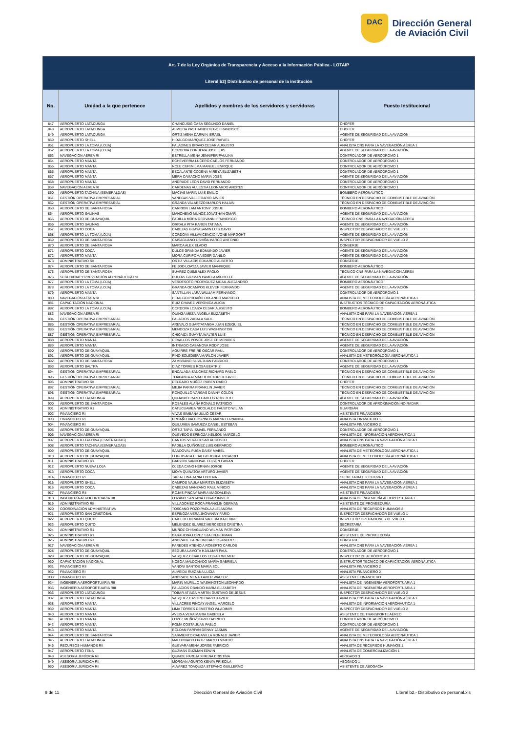DAC
Dirección General
de Aviación Civil
| Art. 7 de la Ley Orgánica de Transparencia y Acceso a la Información Pública - LOTAIP | | | |
| --- | --- | --- | --- |
| Literal b2) Distributivo de personal de la institución | | | |
| No. | Unidad a la que pertenece | Apellidos y nombres de los servidores y servidoras | Puesto Institucional |
| 847 | AEROPUERTO LATACUNGA | CHANCUSIG CASA SEGUNDO DANIEL | CHOFER |
| 848 | AEROPUERTO LATACUNGA | ALMEIDA PASTRANO DIEGO FRANCISCO | CHOFER |
| 849 | AEROPUERTO LATACUNGA | ORTIZ MENA DARWIN ISRAEL | AGENTE DE SEGURIDAD DE LA AVIACIÓN |
| 850 | AEROPUERTO SHELL | HIDALGO MARQUEZ JOSE RAFAEL | CHOFER |
| 851 | AEROPUERTO LA TOMA (LOJA) | PALADINES BRAVO CESAR AUGUSTO | ANALISTA CNS PARA LA NAVEGACIÓN AÉREA 1 |
| 852 | AEROPUERTO LA TOMA (LOJA) | CORDOVA CORDOVA JOSE LUIS | AGENTE DE SEGURIDAD DE LA AVIACIÓN |
| 853 | NAVEGACIÓN AÉREA RI | ESTRELLA MENA JENNIFER PAULINA | CONTROLADOR DE AERÓDROMO 1 |
| 854 | AEROPUERTO MANTA | ECHEVERRIA LUCERO CARLOS FERNANDO | CONTROLADOR DE AERÓDROMO 1 |
| 855 | AEROPUERTO MANTA | NOLE CURIMILMA MANUEL ENRIQUE | CONTROLADOR DE AERÓDROMO 1 |
| 856 | AEROPUERTO MANTA | ESCALANTE CODENA MIREYA ELIZABETH | CONTROLADOR DE AERÓDROMO 1 |
| 857 | AEROPUERTO MANTA | MERA CAMACHO MARIA JOSE | AGENTE DE SEGURIDAD DE LA AVIACIÓN |
| 858 | AEROPUERTO MANTA | ANDRADE LEON DAVID FERNANDO | CONTROLADOR DE AERÓDROMO 1 |
| 859 | NAVEGACIÓN AÉREA RI | CARDENAS AULESTIA LEONARDO ANDRES | CONTROLADOR DE AERÓDROMO 1 |
| 860 | AEROPUERTO TACHINA (ESMERALDAS) | MACIAS MARIN LUIS EMILIO | BOMBERO AERONÁUTICO |
| 861 | GESTIÓN OPERATIVA EMPRESARIAL | VANEGAS VALLE DARIO JAVIER | TÉCNICO EN DESPACHO DE COMBUSTIBLE DE AVIACIÓN |
| 862 | GESTIÓN OPERATIVA EMPRESARIAL | GRANDA VALAREZO MARLON HALAIN | TÉCNICO EN DESPACHO DE COMBUSTIBLE DE AVIACIÓN |
| 863 | AEROPUERTO DE SANTA ROSA | CARRION LAM ANTONY JOSUE | BOMBERO AERONÁUTICO |
| 864 | AEROPUERTO SALINAS | MANCHENO MUÑOZ JONATHAN OMAR | AGENTE DE SEGURIDAD DE LA AVIACIÓN |
| 865 | AEROPUERTO DE GUAYAQUIL | PADILLA MORA GEOVANNI FRANCISCO | TÉCNICO CNS PARA LA NAVEGACIÓN AÉREA |
| 866 | AEROPUERTO SALINAS | ORRALA PITA KAREN TATIANA | AGENTE DE SEGURIDAD DE LA AVIACIÓN |
| 867 | AEROPUERTO COCA | CABEZAS GUAYASAMIN LUIS DAVID | INSPECTOR DESPACHADOR DE VUELO 1 |
| 868 | AEROPUERTO LA TOMA (LOJA) | CORDOVA VILLAVICENCIO IVONE MARGOHT | AGENTE DE SEGURIDAD DE LA AVIACIÓN |
| 869 | AEROPUERTO DE SANTA ROSA | CAISAGUANO USHIÑA MARCO ANTONIO | INSPECTOR DESPACHADOR DE VUELO 2 |
| 870 | AEROPUERTO DE SANTA ROSA | MARCA ALEX ELADIO | CONSERJE |
| 871 | AEROPUERTO COCA | DULCE GRANDA EDMUNDO JAVIER | AGENTE DE SEGURIDAD DE LA AVIACIÓN |
| 872 | AEROPUERTO MANTA | MORA CURIPOMA EDER DANILO | AGENTE DE SEGURIDAD DE LA AVIACIÓN |
| 873 | ADMINISTRATIVO RII | ORTIZ VILLACIS EDUARDO ALBERTO | CONSERJE |
| 874 | AEROPUERTO DE SANTA ROSA | FEIJOO LOAYZA JAVIER MANRIQUE | BOMBERO AERONÁUTICO |
| 875 | AEROPUERTO DE SANTA ROSA | SUAREZ QUIMI ALEX PAOLO | TÉCNICO CNS PARA LA NAVEGACIÓN AÉREA |
| 876 | SEGURIDAD Y PREVENCIÓN AERONÁUTICA RIII | PULLAS GUZMAN PAMELA MICHELLE | AGENTE DE SEGURIDAD DE LA AVIACIÓN |
| 877 | AEROPUERTO LA TOMA (LOJA) | VERDESOTO RODRIGUEZ MIJAIL ALEJANDRO | BOMBERO AERONÁUTICO |
| 878 | AEROPUERTO LA TOMA (LOJA) | GRANDA OCAMPOS KLEVER FERNANDO | AGENTE DE SEGURIDAD DE LA AVIACIÓN |
| 879 | AEROPUERTO MANTA | SANTILLAN LARA WILLIAM FERNANDO | CONTROLADOR DE AERÓDROMO 1 |
| 880 | NAVEGACIÓN AÉREA RI | HIDALGO PROAÑO ORLANDO MARCELO | ANALISTA DE METEOROLOGÍA AERONÁUTICA 1 |
| 881 | CAPACITACIÓN NACIONAL | RUIZ CHAVEZ VERONICA ALICIA | INSTRUCTOR TÉCNICO DE CAPACITACIÓN AERONÁUTICA |
| 882 | AEROPUERTO LA TOMA (LOJA) | CORDOVA LOAIZA CESAR AUGUSTO | BOMBERO AERONÁUTICO |
| 883 | NAVEGACIÓN AÉREA RI | QUINGA MEZA ANGELA ELIZABETH | ANALISTA CNS PARA LA NAVEGACIÓN AÉREA 1 |
| 884 | GESTIÓN OPERATIVA EMPRESARIAL | PALACIOS ZABALA SAUL | TÉCNICO EN DESPACHO DE COMBUSTIBLE DE AVIACIÓN |
| 885 | GESTIÓN OPERATIVA EMPRESARIAL | AREVALO GUARTATANGA JUAN EZEQUIEL | TÉCNICO EN DESPACHO DE COMBUSTIBLE DE AVIACIÓN |
| 886 | GESTIÓN OPERATIVA EMPRESARIAL | MENDOZA CASA LUIS WASHINGTON | TÉCNICO EN DESPACHO DE COMBUSTIBLE DE AVIACIÓN |
| 887 | GESTIÓN OPERATIVA EMPRESARIAL | CHICAIZA GUAYTA WALTER LUIS | TÉCNICO EN DESPACHO DE COMBUSTIBLE DE AVIACIÓN |
| 888 | AEROPUERTO MANTA | CEVALLOS PONCE JOSE EPIMENIDES | AGENTE DE SEGURIDAD DE LA AVIACIÓN |
| 889 | AEROPUERTO MANTA | INTRIAGO CASANOVA RODY JOSE | AGENTE DE SEGURIDAD DE LA AVIACIÓN |
| 890 | AEROPUERTO DE GUAYAQUIL | AGUIRRE FREIRE OSCAR RAUL | CONTROLADOR DE AERÓDROMO 1 |
| 891 | AEROPUERTO DE GUAYAQUIL | PINO SOLEDISPA MARLON JAVIER | ANALISTA DE METEOROLOGÍA AERONÁUTICA 1 |
| 892 | AEROPUERTO DE SANTA ROSA | ZAMBRANO SILVA JUAN FABRICIO | CONTROLADOR DE AERÓDROMO 1 |
| 893 | AEROPUERTO BALTRA | DIAZ TORRES ROSA BEATRIZ | AGENTE DE SEGURIDAD DE LA AVIACIÓN |
| 894 | GESTIÓN OPERATIVA EMPRESARIAL | ENCALADA SANCHEZ RICHARD PABLO | TÉCNICO EN DESPACHO DE COMBUSTIBLE DE AVIACIÓN |
| 895 | GESTIÓN OPERATIVA EMPRESARIAL | TOAPANTA ALMACHI VICTOR OCTAVIO | TÉCNICO EN DESPACHO DE COMBUSTIBLE DE AVIACIÓN |
| 896 | ADMINISTRATIVO RII | DELGADO MUÑOZ RUBEN DARIO | CHOFER |
| 897 | GESTIÓN OPERATIVA EMPRESARIAL | MEJIA PARRA FRANKLIN JAVIER | TÉCNICO EN DESPACHO DE COMBUSTIBLE DE AVIACIÓN |
| 898 | GESTIÓN OPERATIVA EMPRESARIAL | RONQUILLO VARGAS DANNY COLON | TÉCNICO EN DESPACHO DE COMBUSTIBLE DE AVIACIÓN |
| 899 | AEROPUERTO LATACUNGA | QUIJANO ERAZO CARLOS ROBERTO | AGENTE DE SEGURIDAD DE LA AVIACIÓN |
| 900 | AEROPUERTO DE SANTA ROSA | ROSALES ALAÑA RONALD PATRICIO | CONTROLADOR DE APROXIMACIÓN NO RADAR |
| 901 | ADMINISTRATIVO R1 | CATUCUAMBA NICOLALDE FAUSTO WILIAN | GUARDIÁN |
| 902 | FINANCIERO RI | VIVAS SIMBAÑA JULIO CESAR | ASISTENTE FINANCIERO |
| 903 | FINANCIERO RI | PROAÑO VALDOSPINOS MARIA FERNANDA | ANALISTA FINANCIERO 1 |
| 904 | FINANCIERO RI | QUILUMBA SAMUEZA DANIEL ESTEBAN | ANALISTA FINANCIERO 2 |
| 905 | AEROPUERTO DE GUAYAQUIL | ORTIZ TAPIA ISMAEL FERNANDO | CONTROLADOR DE AERÓDROMO 1 |
| 906 | NAVEGACIÓN AÉREA RI | QUEVEDO ESPINOZA NELSON MARCELO | ANALISTA DE INFORMACIÓN AERONÁUTICA 1 |
| 907 | AEROPUERTO TACHINA (ESMERALDAS) | CANTOS VERA CESAR AUGUSTO | ANALISTA CNS PARA LA NAVEGACIÓN AÉREA 1 |
| 908 | AEROPUERTO TACHINA (ESMERALDAS) | PADILLA QUIÑONEZ LUIS GERARDO | BOMBERO AERONÁUTICO |
| 909 | AEROPUERTO DE GUAYAQUIL | SANDOVAL PUGA DAISY MABEL | ANALISTA DE METEOROLOGÍA AERONÁUTICA 1 |
| 910 | AEROPUERTO DE GUAYAQUIL | LLIGUISACA HIDALGO JORGE RICARDO | ANALISTA DE METEOROLOGÍA AERONÁUTICA 1 |
| 911 | ADMINISTRATIVO R1 | GARZON SANDOVAL EDISON FABIAN | CHOFER |
| 912 | AEROPUERTO NUEVA LOJA | OJEDA CANO HERNAN JORGE | AGENTE DE SEGURIDAD DE LA AVIACIÓN |
| 913 | AEROPUERTO COCA | MOYA QUINATOA ARTURO JAVIER | AGENTE DE SEGURIDAD DE LA AVIACIÓN |
| 914 | FINANCIERO RI | TAPIA LUNA TANIA LORENA | SECRETARIA EJECUTIVA 1 |
| 915 | AEROPUERTO SHELL | CAMPOS NAULA MARITZA ELIZABETH | ANALISTA CNS PARA LA NAVEGACIÓN AÉREA 1 |
| 916 | AEROPUERTO COCA | CABEZAS MANZANO RAUL VINICIO | ANALISTA CNS PARA LA NAVEGACIÓN AÉREA 1 |
| 917 | FINANCIERO RII | ROJAS PINCAY MARIA MAGDALENA | ASISTENTE FINANCIERA |
| 918 | INGENIERÍA AEROPORTUARIA RII | LOZANO SANTANA EDGAR XAVIER | ANALISTA DE INGENIERÍA AEROPORTUARIA 1 |
| 919 | ADMINISTRATIVO RII | VILLAGOMEZ ROCA FRANKLIN GERMAN | ASISTENTE DE PROVEEDURÍA |
| 920 | COORDINACIÓN ADMINISTRATIVA | TOSCANO POZO PAOLA ALEJANDRA | ANALISTA DE RECURSOS HUMANOS 2 |
| 921 | AEROPUERTO SAN CRISTÓBAL | ESPINOZA VERA JHOVANNY FARID | INSPECTOR DESPACHADOR DE VUELO 1 |
| 922 | AEROPUERTO QUITO | CAICEDO MIRANDA VALERIA KATERINE | INSPECTOR OPERACIONES DE VUELO |
| 923 | AEROPUERTO QUITO | MELENDEZ SUAREZ MERCEDES CRISTINA | SECRETARIA |
| 924 | ADMINISTRATIVO R1 | MUÑOZ CHISAGUANO WILMAN PATRICIO | CONSERJE |
| 925 | ADMINISTRATIVO R1 | BARAHONA LOPEZ STALIN GERMAN | ASISTENTE DE PROVEEDURÍA |
| 926 | ADMINISTRATIVO R1 | ANDRADE CARRION CARLOS ANDRES | CONSERJE |
| 927 | NAVEGACIÓN AÉREA RI | PAREDES ATIENCIA ROBERTO CARLOS | ANALISTA CNS PARA LA NAVEGACIÓN AÉREA 1 |
| 928 | AEROPUERTO DE GUAYAQUIL | SEGURA LAMOTA HJALMAR PAUL | CONTROLADOR DE AERÓDROMO 1 |
| 929 | AEROPUERTO DE GUAYAQUIL | VASQUEZ CEVALLOS EDGAR WILMER | INSPECTOR DE AERÓDROMO |
| 930 | CAPACITACIÓN NACIONAL | NOBOA MALDONADO MARIA GABRIELA | INSTRUCTOR TÉCNICO DE CAPACITACIÓN AERONÁUTICA |
| 931 | FINANCIERO RII | VANONI SANTOS MARIA SOL | ANALISTA FINANCIERO 2 |
| 932 | FINANCIERO RI | ALMEIDA RUIZ ANA LUCIA | ANALISTA FINANCIERO 2 |
| 933 | FINANCIERO RI | ANDRADE MENA XAVIER WALTER | ASISTENTE FINANCIERO |
| 934 | INGENIERÍA AEROPORTUARIA RII | MARIN MURILLO WASHINGTON LEONARDO | ANALISTA DE INGENIERÍA AEROPORTUARIA 1 |
| 935 | INGENIERÍA AEROPORTUARIA RIII | PALACIOS OBANDO MARIA ELIZABETH | ANALISTA DE INGENIERÍA AEROPORTUARIA 1 |
| 936 | AEROPUERTO LATACUNGA | TOBAR ATIAGA MARTIN GUSTAVO DE JESUS | INSPECTOR DESPACHADOR DE VUELO 2 |
| 937 | AEROPUERTO LATACUNGA | VASQUEZ CASTRO DARIO XAVIER | ANALISTA CNS PARA LA NAVEGACIÓN AÉREA 1 |
| 938 | AEROPUERTO MANTA | VILLACRES PINCAY ANGEL MARCELO | ANALISTA DE INFORMACIÓN AERONÁUTICA 1 |
| 939 | AEROPUERTO MANTA | LIMA TORRES DEMETRIO WLADIMIR | INSPECTOR DESPACHADOR DE VUELO 2 |
| 940 | AEROPUERTO MANTA | AVEIGA VERA MARIA GABRIELA | ASISTENTE DE TRANSPORTE AÉREO |
| 941 | AEROPUERTO MANTA | LOPEZ MUÑOZ DAVID FABRICIO | CONTROLADOR DE AERÓDROMO 1 |
| 942 | AEROPUERTO MANTA | POMA COSTA JUAN PABLO | CONTROLADOR DE AERÓDROMO 1 |
| 943 | AEROPUERTO MANTA | ROLDAN FARFAN GENNY JASMIN | AGENTE DE SEGURIDAD DE LA AVIACIÓN |
| 944 | AEROPUERTO DE SANTA ROSA | SARMIENTO CABANILLA RONALD JAVIER | ANALISTA DE METEOROLOGÍA AERONÁUTICA 1 |
| 945 | AEROPUERTO LATACUNGA | MALDONADO ORTIZ MARCO VINICIO | ANALISTA CNS PARA LA NAVEGACIÓN AÉREA 1 |
| 946 | RECURSOS HUMANOS RII | GUEVARA MENA JORGE FABRICIO | ANALISTA DE RECURSOS HUMANOS 1 |
| 947 | AEROPUERTO TENA | GUZMAN GUZMAN EDWIN | ANALISTA DE COMERCIALIZACIÓN 1 |
| 948 | ASESORÍA JURÍDICA RII | QUINDE PAREJA XIMENA CRISTINA | ABOGADO 3 |
| 949 | ASESORÍA JURÍDICA RII | MORGAN AGURTO KENYA PRISCILA | ABOGADO 1 |
| 950 | ASESORÍA JURÍDICA RII | ALVAREZ TOAQUIZA STEFANO GUILLERMO | ASISTENTE DE ABOGACÍA |
9 de 11 Dirección General de Aviación Civil Literal b2.- Distributivo de personal.xls